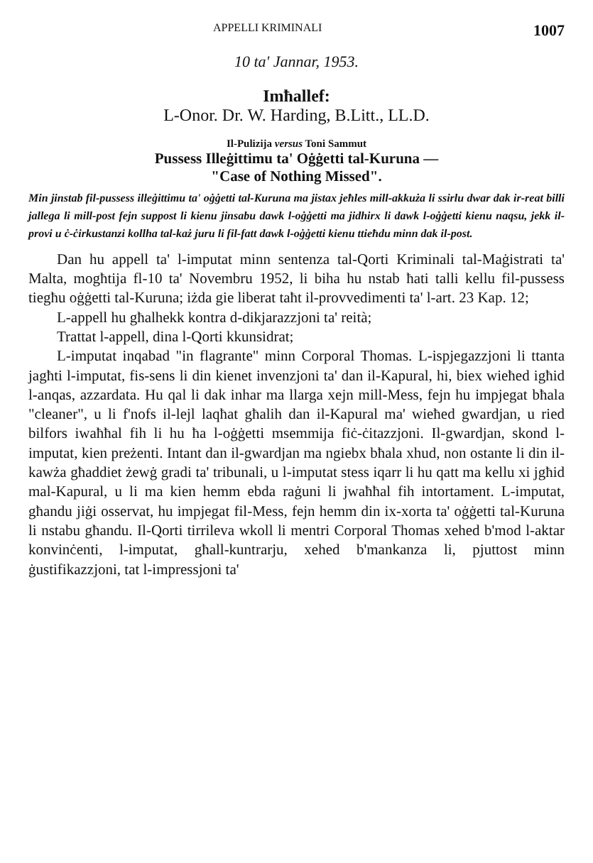APPELLI KRIMINALI 1007
10 ta' Jannar, 1953.
Imħallef:
L-Onor. Dr. W. Harding, B.Litt., LL.D.
Il-Pulizija versus Toni Sammut
Pussess Illeġittimu ta' Oġġetti tal-Kuruna —
"Case of Nothing Missed".
Min jinstab fil-pussess illeġittimu ta' oġġetti tal-Kuruna ma jistax jeħles mill-akkuża li ssirlu dwar dak ir-reat billi jallega li mill-post fejn suppost li kienu jinsabu dawk l-oġġetti ma jidhirx li dawk l-oġġetti kienu naqsu, jekk il-provi u ċ-ċirkustanzi kollha tal-każ juru li fil-fatt dawk l-oġġetti kienu ttieħdu minn dak il-post.
Dan hu appell ta' l-imputat minn sentenza tal-Qorti Kriminali tal-Maġistrati ta' Malta, mogħtija fl-10 ta' Novembru 1952, li biha hu nstab ħati talli kellu fil-pussess tiegħu oġġetti tal-Kuruna; iżda gie liberat taħt il-provvedimenti ta' l-art. 23 Kap. 12;
L-appell hu għalhekk kontra d-dikjarazzjoni ta' reità;
Trattat l-appell, dina l-Qorti kkunsidrat;
L-imputat inqabad "in flagrante" minn Corporal Thomas. L-ispjegazzjoni li ttanta jagħti l-imputat, fis-sens li din kienet invenzjoni ta' dan il-Kapural, hi, biex wieħed igħid l-anqas, azzardata. Hu qal li dak inhar ma llarga xejn mill-Mess, fejn hu impjegat bħala "cleaner", u li f'nofs il-lejl laqħat għalih dan il-Kapural ma' wieħed gwardjan, u ried bilfors iwaħħal fih li hu ħa l-oġġetti msemmija fiċ-ċitazzjoni. Il-gwardjan, skond l-imputat, kien preżenti. Intant dan il-gwardjan ma ngiebx bħala xhud, non ostante li din il-kawża għaddiet żewġ gradi ta' tribunali, u l-imputat stess iqarr li hu qatt ma kellu xi jgħid mal-Kapural, u li ma kien hemm ebda raġuni li jwaħħal fih intortament. L-imputat, għandu jiġi osservat, hu impjegat fil-Mess, fejn hemm din ix-xorta ta' oġġetti tal-Kuruna li nstabu għandu. Il-Qorti tirrileva wkoll li mentri Corporal Thomas xehed b'mod l-aktar konvinċenti, l-imputat, għall-kuntrarju, xehed b'mankanza li, pjuttost minn ġustifikazzjoni, tat l-impressjoni ta'